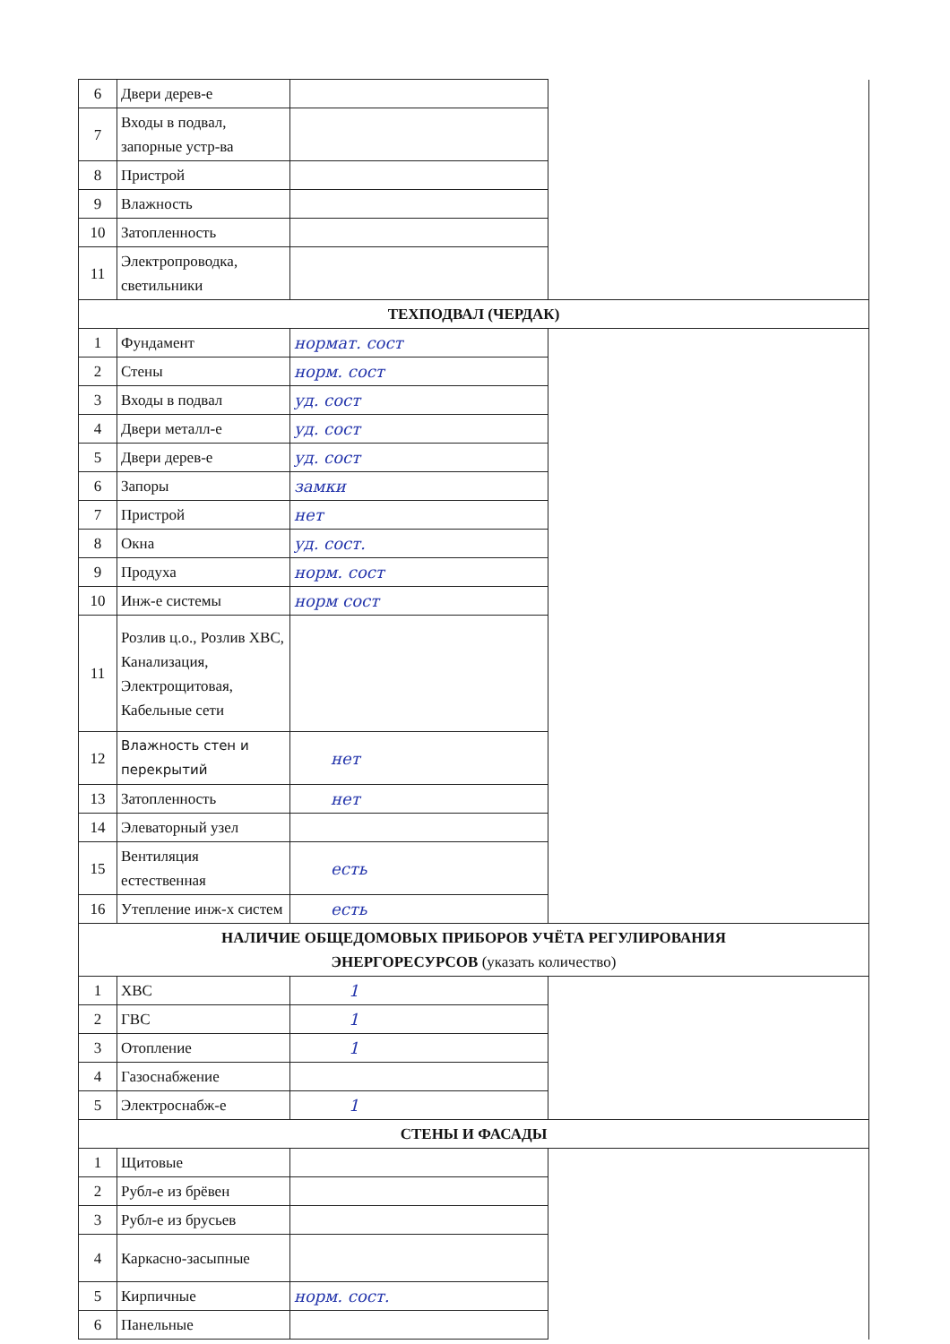| 6 | Двери дерев-е | | |
| 7 | Входы в подвал, запорные устр-ва | | |
| 8 | Пристрой | | |
| 9 | Влажность | | |
| 10 | Затопленность | | |
| 11 | Электропроводка, светильники | | |
| ТЕХПОДВАЛ (ЧЕРДАК) | | | |
| 1 | Фундамент | нормат. сост | |
| 2 | Стены | норм. сост | |
| 3 | Входы в подвал | уд. сост | |
| 4 | Двери металл-е | уд. сост | |
| 5 | Двери дерев-е | уд. сост | |
| 6 | Запоры | замки | |
| 7 | Пристрой | нет | |
| 8 | Окна | уд. сост. | |
| 9 | Продуха | норм. сост | |
| 10 | Инж-е системы | норм сост | |
| 11 | Розлив ц.о., Розлив ХВС, Канализация, Электрощитовая, Кабельные сети | | |
| 12 | Влажность стен и перекрытий | нет | |
| 13 | Затопленность | нет | |
| 14 | Элеваторный узел | | |
| 15 | Вентиляция естественная | есть | |
| 16 | Утепление инж-х систем | есть | |
| НАЛИЧИЕ ОБЩЕДОМОВЫХ ПРИБОРОВ УЧЁТА РЕГУЛИРОВАНИЯ ЭНЕРГОРЕСУРСОВ (указать количество) | | | |
| 1 | ХВС | 1 | |
| 2 | ГВС | 1 | |
| 3 | Отопление | 1 | |
| 4 | Газоснабжение | | |
| 5 | Электроснабж-е | 1 | |
| СТЕНЫ И ФАСАДЫ | | | |
| 1 | Щитовые | | |
| 2 | Рубл-е из брёвен | | |
| 3 | Рубл-е из брусьев | | |
| 4 | Каркасно-засыпные | | |
| 5 | Кирпичные | норм. сост. | |
| 6 | Панельные | | |